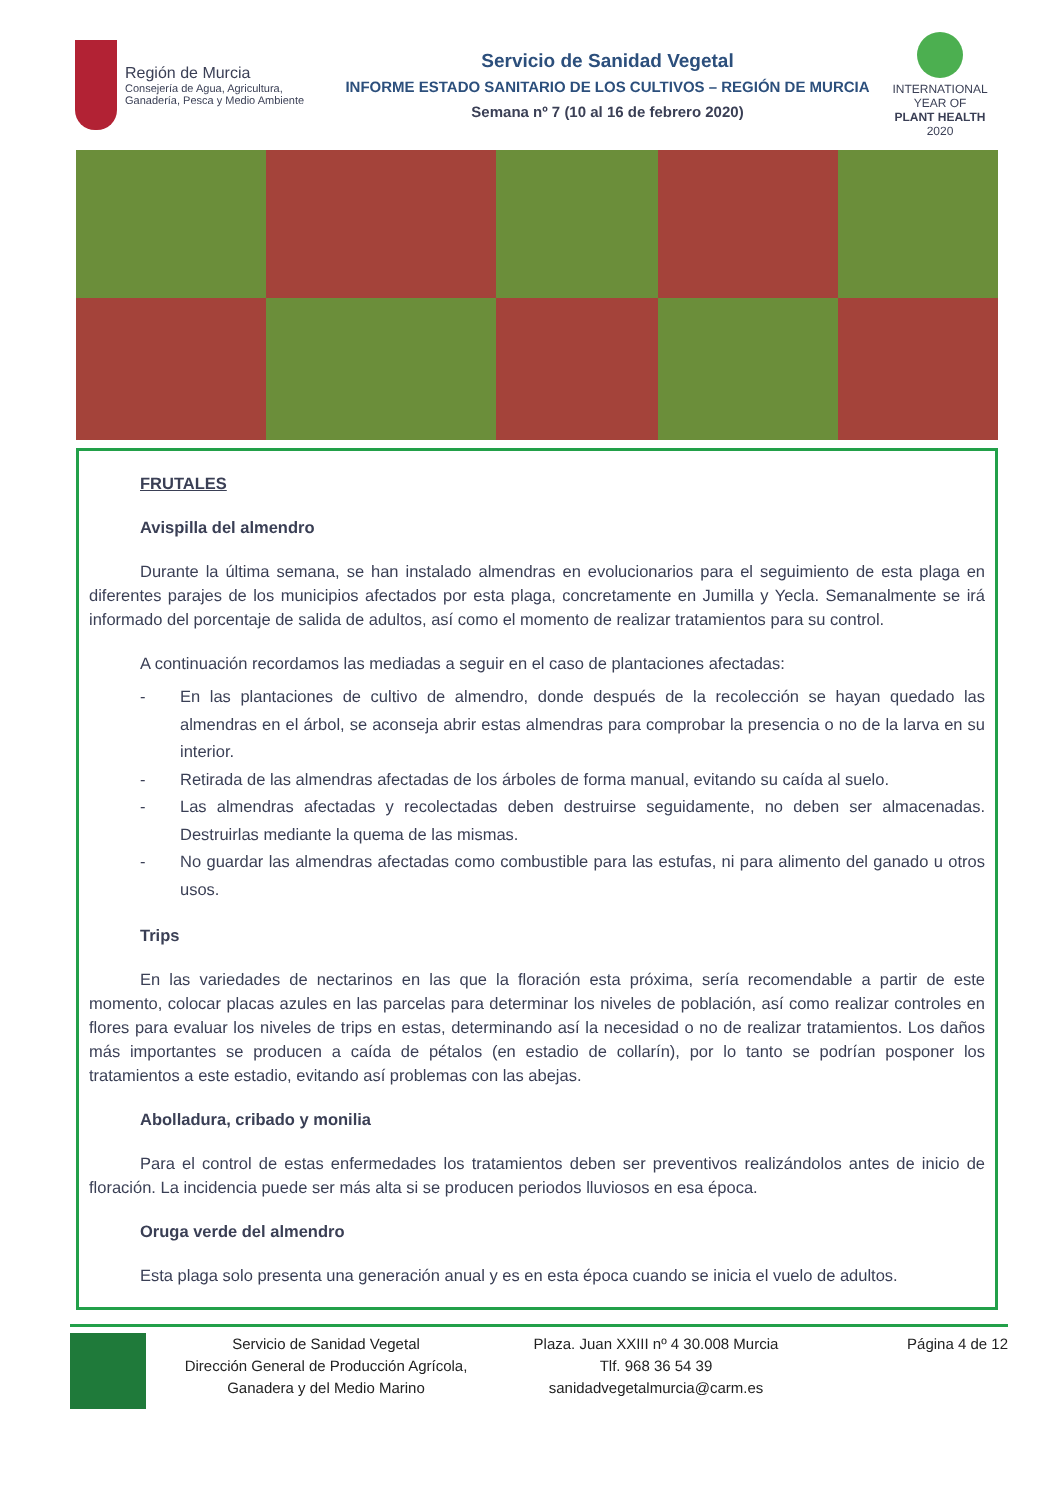Región de Murcia
Consejería de Agua, Agricultura,
Ganadería, Pesca y Medio Ambiente
Servicio de Sanidad Vegetal
INFORME ESTADO SANITARIO DE LOS CULTIVOS – REGIÓN DE MURCIA
Semana nº 7 (10 al 16 de febrero 2020)
INTERNATIONAL YEAR OF
PLANT HEALTH
2020
FRUTALES
Avispilla del almendro
Durante la última semana, se han instalado almendras en evolucionarios para el seguimiento de esta plaga en diferentes parajes de los municipios afectados por esta plaga, concretamente en Jumilla y Yecla. Semanalmente se irá informado del porcentaje de salida de adultos, así como el momento de realizar tratamientos para su control.
A continuación recordamos las mediadas a seguir en el caso de plantaciones afectadas:
- En las plantaciones de cultivo de almendro, donde después de la recolección se hayan quedado las almendras en el árbol, se aconseja abrir estas almendras para comprobar la presencia o no de la larva en su interior.
- Retirada de las almendras afectadas de los árboles de forma manual, evitando su caída al suelo.
- Las almendras afectadas y recolectadas deben destruirse seguidamente, no deben ser almacenadas. Destruirlas mediante la quema de las mismas.
- No guardar las almendras afectadas como combustible para las estufas, ni para alimento del ganado u otros usos.
Trips
En las variedades de nectarinos en las que la floración esta próxima, sería recomendable a partir de este momento, colocar placas azules en las parcelas para determinar los niveles de población, así como realizar controles en flores para evaluar los niveles de trips en estas, determinando así la necesidad o no de realizar tratamientos. Los daños más importantes se producen a caída de pétalos (en estadio de collarín), por lo tanto se podrían posponer los tratamientos a este estadio, evitando así problemas con las abejas.
Abolladura, cribado y monilia
Para el control de estas enfermedades los tratamientos deben ser preventivos realizándolos antes de inicio de floración. La incidencia puede ser más alta si se producen periodos lluviosos en esa época.
Oruga verde del almendro
Esta plaga solo presenta una generación anual y es en esta época cuando se inicia el vuelo de adultos.
Servicio de Sanidad Vegetal
Dirección General de Producción Agrícola,
Ganadera y del Medio Marino
Plaza. Juan XXIII nº 4 30.008 Murcia
Tlf. 968 36 54 39
sanidadvegetalmurcia@carm.es
Página 4 de 12